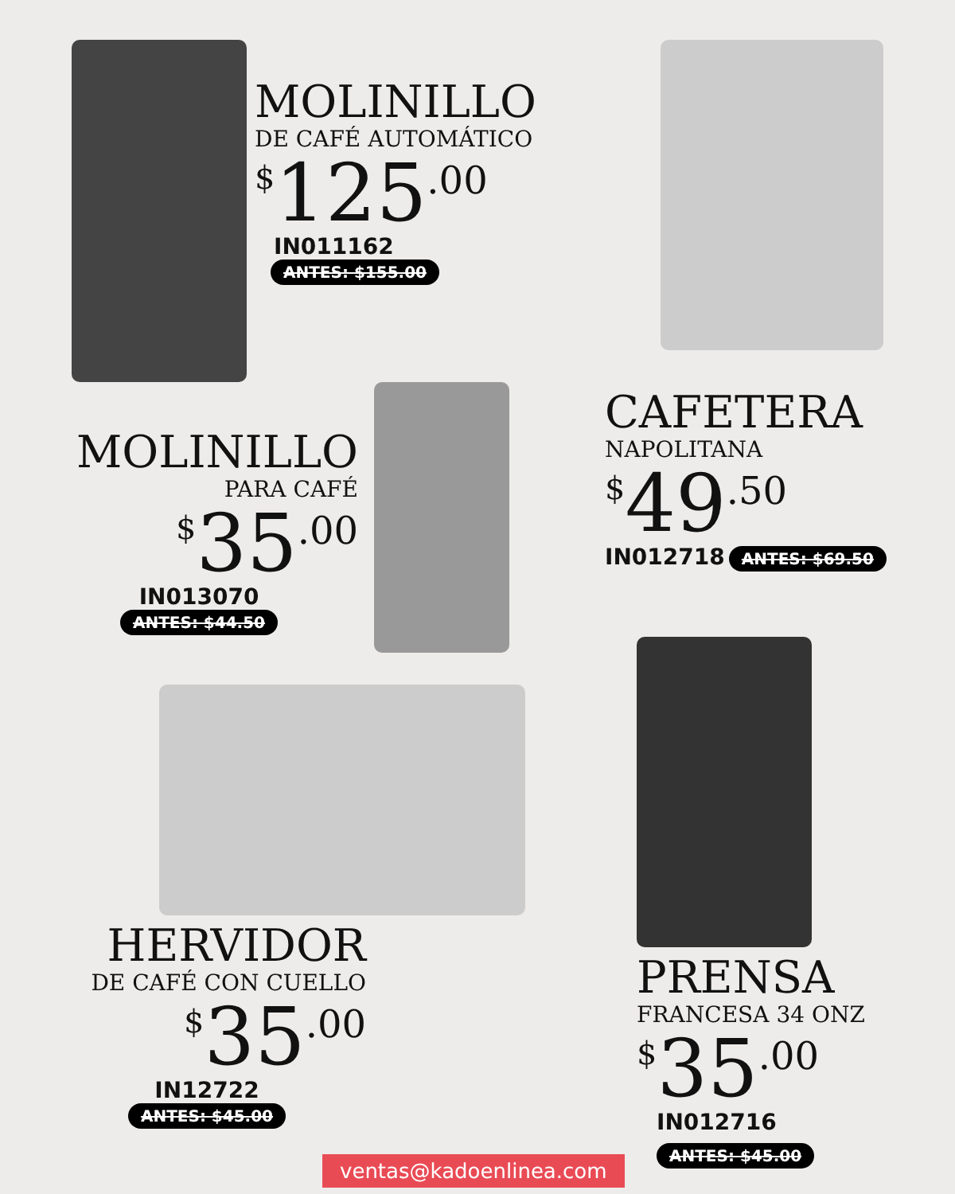MOLINILLO
DE CAFÉ AUTOMÁTICO
$125<sup>.00</sup>
IN011162
ANTES: $155.00
MOLINILLO
PARA CAFÉ
$35<sup>.00</sup>
IN013070
ANTES: $44.50
CAFETERA
NAPOLITANA
$49<sup>.50</sup>
IN012718 ANTES: $69.50
HERVIDOR
DE CAFÉ CON CUELLO
$35<sup>.00</sup>
IN12722
ANTES: $45.00
ventas@kadoenlinea.com
PRENSA
FRANCESA 34 ONZ
$35<sup>.00</sup>
IN012716
ANTES: $45.00